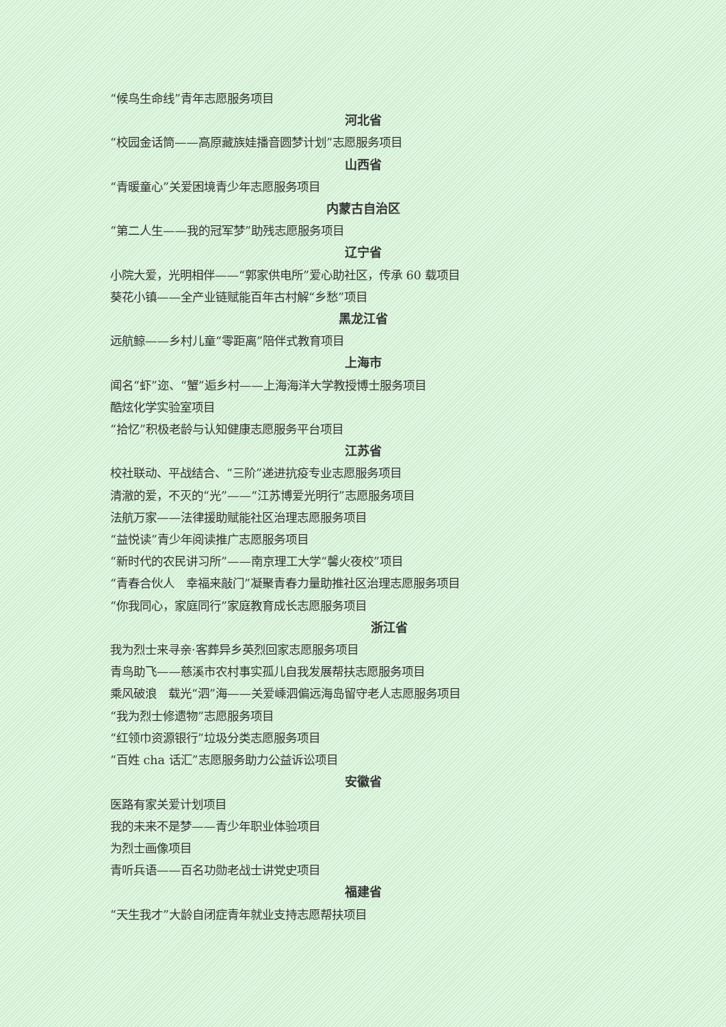“候鸟生命线”青年志愿服务项目
河北省
“校园金话筒——高原藏族娃播音圆梦计划”志愿服务项目
山西省
“青暖童心”关爱困境青少年志愿服务项目
内蒙古自治区
“第二人生——我的冠军梦”助残志愿服务项目
辽宁省
小院大爱，光明相伴——“郭家供电所”爱心助社区，传承 60 载项目
葵花小镇——全产业链赋能百年古村解“乡愁”项目
黑龙江省
远航鲸——乡村儿童“零距离”陪伴式教育项目
上海市
闻名“虾”迩、“蟹”逅乡村——上海海洋大学教授博士服务项目
酷炫化学实验室项目
“拾忆”积极老龄与认知健康志愿服务平台项目
江苏省
校社联动、平战结合、“三阶”递进抗疫专业志愿服务项目
清澈的爱，不灭的“光”——“江苏博爱光明行”志愿服务项目
法航万家——法律援助赋能社区治理志愿服务项目
“益悦读”青少年阅读推广志愿服务项目
“新时代的农民讲习所”——南京理工大学“馨火夜校”项目
“青春合伙人　幸福来敲门”凝聚青春力量助推社区治理志愿服务项目
“你我同心，家庭同行”家庭教育成长志愿服务项目
浙江省
我为烈士来寻亲·客葬异乡英烈回家志愿服务项目
青鸟助飞——慈溪市农村事实孤儿自我发展帮扶志愿服务项目
乘风破浪　载光“泗”海——关爱嵊泗偏远海岛留守老人志愿服务项目
“我为烈士修遗物”志愿服务项目
“红领巾资源银行”垃圾分类志愿服务项目
“百姓 cha 话汇”志愿服务助力公益诉讼项目
安徽省
医路有家关爱计划项目
我的未来不是梦——青少年职业体验项目
为烈士画像项目
青听兵语——百名功勋老战士讲党史项目
福建省
“天生我才”大龄自闭症青年就业支持志愿帮扶项目